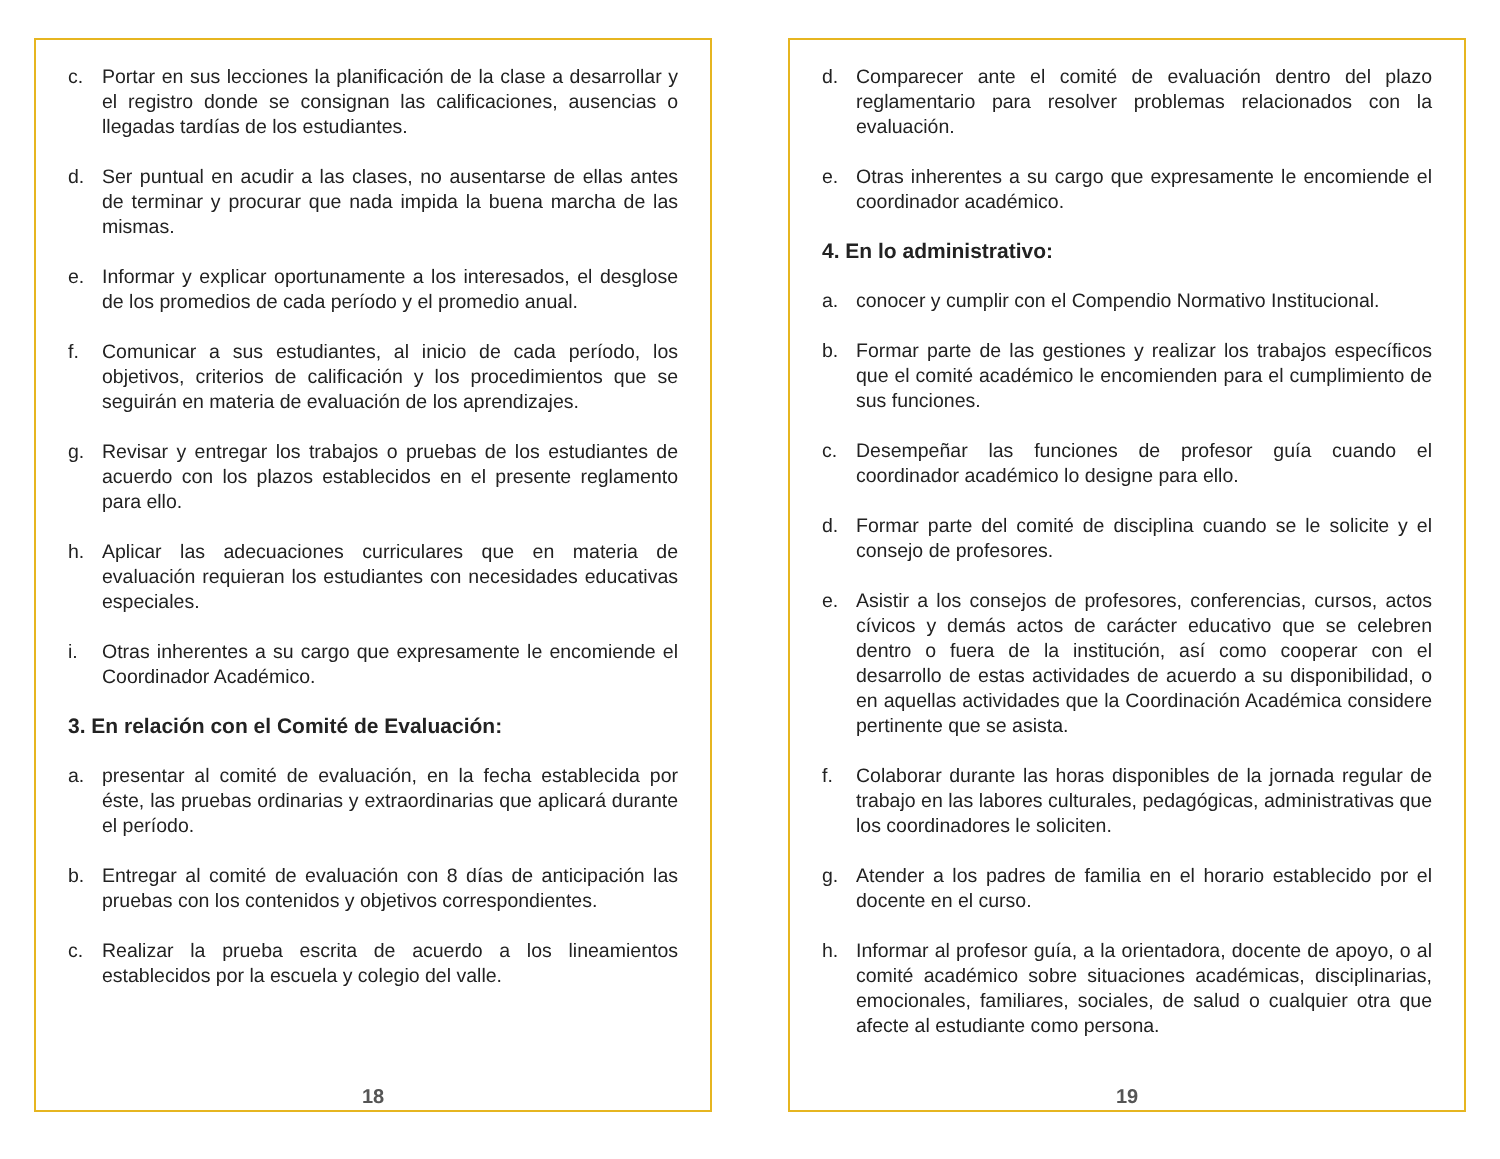c. Portar en sus lecciones la planificación de la clase a desarrollar y el registro donde se consignan las calificaciones, ausencias o llegadas tardías de los estudiantes.
d. Ser puntual en acudir a las clases, no ausentarse de ellas antes de terminar y procurar que nada impida la buena marcha de las mismas.
e. Informar y explicar oportunamente a los interesados, el desglose de los promedios de cada período y el promedio anual.
f. Comunicar a sus estudiantes, al inicio de cada período, los objetivos, criterios de calificación y los procedimientos que se seguirán en materia de evaluación de los aprendizajes.
g. Revisar y entregar los trabajos o pruebas de los estudiantes de acuerdo con los plazos establecidos en el presente reglamento para ello.
h. Aplicar las adecuaciones curriculares que en materia de evaluación requieran los estudiantes con necesidades educativas especiales.
i. Otras inherentes a su cargo que expresamente le encomiende el Coordinador Académico.
3. En relación con el Comité de Evaluación:
a. presentar al comité de evaluación, en la fecha establecida por éste, las pruebas ordinarias y extraordinarias que aplicará durante el período.
b. Entregar al comité de evaluación con 8 días de anticipación las pruebas con los contenidos y objetivos correspondientes.
c. Realizar la prueba escrita de acuerdo a los lineamientos establecidos por la escuela y colegio del valle.
18
d. Comparecer ante el comité de evaluación dentro del plazo reglamentario para resolver problemas relacionados con la evaluación.
e. Otras inherentes a su cargo que expresamente le encomiende el coordinador académico.
4. En lo administrativo:
a. conocer y cumplir con el Compendio Normativo Institucional.
b. Formar parte de las gestiones y realizar los trabajos específicos que el comité académico le encomienden para el cumplimiento de sus funciones.
c. Desempeñar las funciones de profesor guía cuando el coordinador académico lo designe para ello.
d. Formar parte del comité de disciplina cuando se le solicite y el consejo de profesores.
e. Asistir a los consejos de profesores, conferencias, cursos, actos cívicos y demás actos de carácter educativo que se celebren dentro o fuera de la institución, así como cooperar con el desarrollo de estas actividades de acuerdo a su disponibilidad, o en aquellas actividades que la Coordinación Académica considere pertinente que se asista.
f. Colaborar durante las horas disponibles de la jornada regular de trabajo en las labores culturales, pedagógicas, administrativas que los coordinadores le soliciten.
g. Atender a los padres de familia en el horario establecido por el docente en el curso.
h. Informar al profesor guía, a la orientadora, docente de apoyo, o al comité académico sobre situaciones académicas, disciplinarias, emocionales, familiares, sociales, de salud o cualquier otra que afecte al estudiante como persona.
19